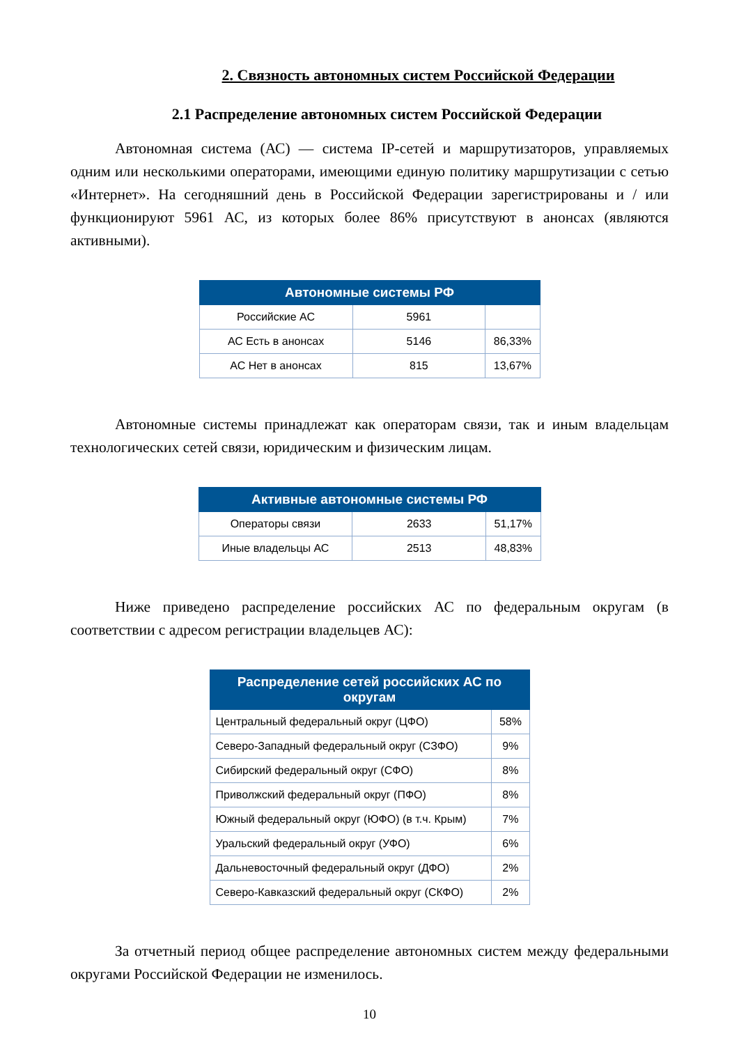2. Связность автономных систем Российской Федерации
2.1 Распределение автономных систем Российской Федерации
Автономная система (АС) — система IP-сетей и маршрутизаторов, управляемых одним или несколькими операторами, имеющими единую политику маршрутизации с сетью «Интернет». На сегодняшний день в Российской Федерации зарегистрированы и / или функционируют 5961 АС, из которых более 86% присутствуют в анонсах (являются активными).
| Автономные системы РФ | | |
| --- | --- | --- |
| Российские АС | 5961 | |
| АС Есть в анонсах | 5146 | 86,33% |
| АС Нет в анонсах | 815 | 13,67% |
Автономные системы принадлежат как операторам связи, так и иным владельцам технологических сетей связи, юридическим и физическим лицам.
| Активные автономные системы РФ | | |
| --- | --- | --- |
| Операторы связи | 2633 | 51,17% |
| Иные владельцы АС | 2513 | 48,83% |
Ниже приведено распределение российских АС по федеральным округам (в соответствии с адресом регистрации владельцев АС):
| Распределение сетей российских АС по округам | |
| --- | --- |
| Центральный федеральный округ (ЦФО) | 58% |
| Северо-Западный федеральный округ (СЗФО) | 9% |
| Сибирский федеральный округ (СФО) | 8% |
| Приволжский федеральный округ (ПФО) | 8% |
| Южный федеральный округ (ЮФО) (в т.ч. Крым) | 7% |
| Уральский федеральный округ (УФО) | 6% |
| Дальневосточный федеральный округ (ДФО) | 2% |
| Северо-Кавказский федеральный округ (СКФО) | 2% |
За отчетный период общее распределение автономных систем между федеральными округами Российской Федерации не изменилось.
10